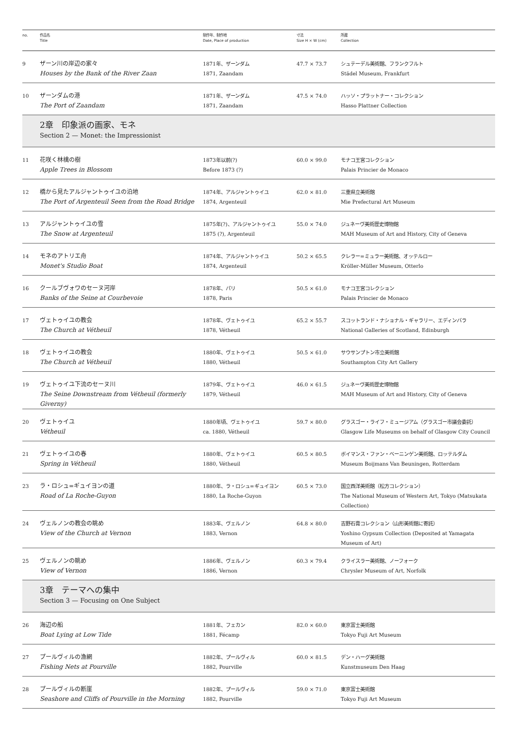| no. | 作品名 Title | 制作年、制作地 Date, Place of production | 寸法 Size H × W (cm) | 所蔵 Collection |
| --- | --- | --- | --- | --- |
| 9 | ザーン川の岸辺の家々 Houses by the Bank of the River Zaan | 1871年、ザーンダム 1871, Zaandam | 47.7 × 73.7 | シュテーデル美術館、フランクフルト Städel Museum, Frankfurt |
| 10 | ザーンダムの港 The Port of Zaandam | 1871年、ザーンダム 1871, Zaandam | 47.5 × 74.0 | ハッソ・プラットナー・コレクション Hasso Plattner Collection |
| 2章 印象派の画家、モネ Section 2 — Monet: the Impressionist | | | | |
| 11 | 花咲く林檎の樹 Apple Trees in Blossom | 1873年以前(?) Before 1873 (?) | 60.0 × 99.0 | モナコ王宮コレクション Palais Princier de Monaco |
| 12 | 橋から見たアルジャントゥイユの泊地 The Port of Argenteuil Seen from the Road Bridge | 1874年、アルジャントゥイユ 1874, Argenteuil | 62.0 × 81.0 | 三重県立美術館 Mie Prefectural Art Museum |
| 13 | アルジャントゥイユの雪 The Snow at Argenteuil | 1875年(?)、アルジャントゥイユ 1875 (?), Argenteuil | 55.0 × 74.0 | ジュネーヴ美術歴史博物館 MAH Museum of Art and History, City of Geneva |
| 14 | モネのアトリエ舟 Monet's Studio Boat | 1874年、アルジャントゥイユ 1874, Argenteuil | 50.2 × 65.5 | クレラー=ミュラー美術館、オッテルロー Kröller-Müller Museum, Otterlo |
| 16 | クールブヴォワのセーヌ河岸 Banks of the Seine at Courbevoie | 1878年、パリ 1878, Paris | 50.5 × 61.0 | モナコ王宮コレクション Palais Princier de Monaco |
| 17 | ヴェトゥイユの教会 The Church at Vétheuil | 1878年、ヴェトゥイユ 1878, Vétheuil | 65.2 × 55.7 | スコットランド・ナショナル・ギャラリー、エディンバラ National Galleries of Scotland, Edinburgh |
| 18 | ヴェトゥイユの教会 The Church at Vétheuil | 1880年、ヴェトゥイユ 1880, Vétheuil | 50.5 × 61.0 | サウサンプトン市立美術館 Southampton City Art Gallery |
| 19 | ヴェトゥイユ下流のセーヌ川 The Seine Downstream from Vétheuil (formerly Giverny) | 1879年、ヴェトゥイユ 1879, Vétheuil | 46.0 × 61.5 | ジュネーヴ美術歴史博物館 MAH Museum of Art and History, City of Geneva |
| 20 | ヴェトゥイユ Vétheuil | 1880年頃、ヴェトゥイユ ca. 1880, Vétheuil | 59.7 × 80.0 | グラスゴー・ライフ・ミュージアム（グラスゴー市議会委託） Glasgow Life Museums on behalf of Glasgow City Council |
| 21 | ヴェトゥイユの春 Spring in Vétheuil | 1880年、ヴェトゥイユ 1880, Vétheuil | 60.5 × 80.5 | ボイマンス・ファン・ベーニンゲン美術館、ロッテルダム Museum Boijmans Van Beuningen, Rotterdam |
| 23 | ラ・ロシュ=ギュイヨンの道 Road of La Roche-Guyon | 1880年、ラ・ロシュ=ギュイヨン 1880, La Roche-Guyon | 60.5 × 73.0 | 国立西洋美術館（松方コレクション） The National Museum of Western Art, Tokyo (Matsukata Collection) |
| 24 | ヴェルノンの教会の眺め View of the Church at Vernon | 1883年、ヴェルノン 1883, Vernon | 64.8 × 80.0 | 吉野石膏コレクション（山形美術館に寄託） Yoshino Gypsum Collection (Deposited at Yamagata Museum of Art) |
| 25 | ヴェルノンの眺め View of Vernon | 1886年、ヴェルノン 1886, Vernon | 60.3 × 79.4 | クライスラー美術館、ノーフォーク Chrysler Museum of Art, Norfolk |
| 3章 テーマへの集中 Section 3 — Focusing on One Subject | | | | |
| 26 | 海辺の船 Boat Lying at Low Tide | 1881年、フェカン 1881, Fécamp | 82.0 × 60.0 | 東京富士美術館 Tokyo Fuji Art Museum |
| 27 | プールヴィルの漁網 Fishing Nets at Pourville | 1882年、プールヴィル 1882, Pourville | 60.0 × 81.5 | デン・ハーグ美術館 Kunstmuseum Den Haag |
| 28 | プールヴィルの断崖 Seashore and Cliffs of Pourville in the Morning | 1882年、プールヴィル 1882, Pourville | 59.0 × 71.0 | 東京富士美術館 Tokyo Fuji Art Museum |